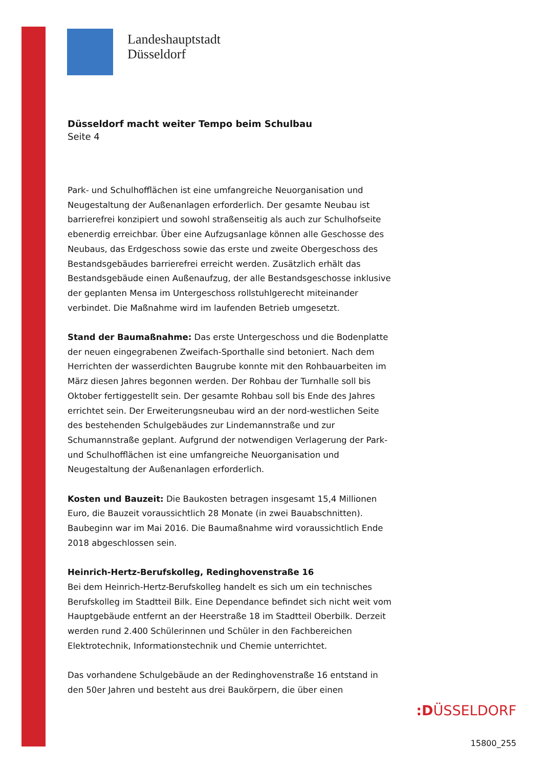Landeshauptstadt
Düsseldorf
Düsseldorf macht weiter Tempo beim Schulbau
Seite 4
Park- und Schulhofflächen ist eine umfangreiche Neuorganisation und Neugestaltung der Außenanlagen erforderlich. Der gesamte Neubau ist barrierefrei konzipiert und sowohl straßenseitig als auch zur Schulhofseite ebenerdig erreichbar. Über eine Aufzugsanlage können alle Geschosse des Neubaus, das Erdgeschoss sowie das erste und zweite Obergeschoss des Bestandsgebäudes barrierefrei erreicht werden. Zusätzlich erhält das Bestandsgebäude einen Außenaufzug, der alle Bestandsgeschosse inklusive der geplanten Mensa im Untergeschoss rollstuhlgerecht miteinander verbindet. Die Maßnahme wird im laufenden Betrieb umgesetzt.
Stand der Baumaßnahme: Das erste Untergeschoss und die Bodenplatte der neuen eingegrabenen Zweifach-Sporthalle sind betoniert. Nach dem Herrichten der wasserdichten Baugrube konnte mit den Rohbauarbeiten im März diesen Jahres begonnen werden. Der Rohbau der Turnhalle soll bis Oktober fertiggestellt sein. Der gesamte Rohbau soll bis Ende des Jahres errichtet sein. Der Erweiterungsneubau wird an der nord-westlichen Seite des bestehenden Schulgebäudes zur Lindemannstraße und zur Schumannstraße geplant. Aufgrund der notwendigen Verlagerung der Park- und Schulhofflächen ist eine umfangreiche Neuorganisation und Neugestaltung der Außenanlagen erforderlich.
Kosten und Bauzeit: Die Baukosten betragen insgesamt 15,4 Millionen Euro, die Bauzeit voraussichtlich 28 Monate (in zwei Bauabschnitten). Baubeginn war im Mai 2016. Die Baumaßnahme wird voraussichtlich Ende 2018 abgeschlossen sein.
Heinrich-Hertz-Berufskolleg, Redinghovenstraße 16
Bei dem Heinrich-Hertz-Berufskolleg handelt es sich um ein technisches Berufskolleg im Stadtteil Bilk. Eine Dependance befindet sich nicht weit vom Hauptgebäude entfernt an der Heerstraße 18 im Stadtteil Oberbilk. Derzeit werden rund 2.400 Schülerinnen und Schüler in den Fachbereichen Elektrotechnik, Informationstechnik und Chemie unterrichtet.
Das vorhandene Schulgebäude an der Redinghovenstraße 16 entstand in den 50er Jahren und besteht aus drei Baukörpern, die über einen
:DÜSSELDORF
15800_255